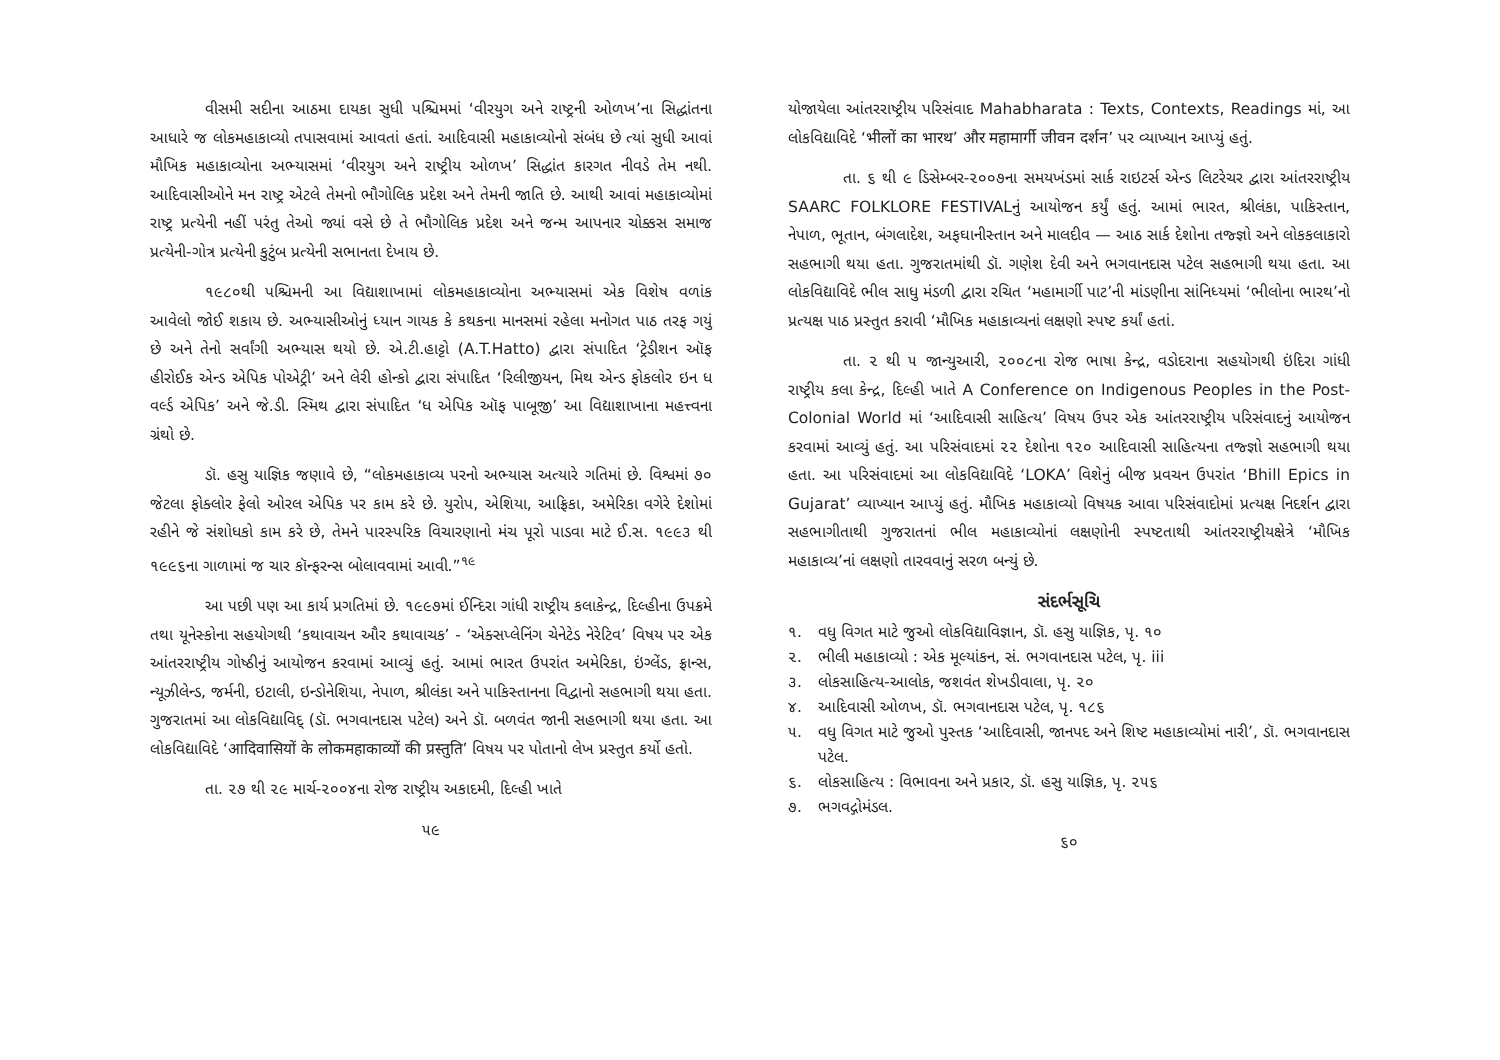વીસમી સદીના આઠમા દાયકા સુધી પશ્ચિમમાં ‘વીરયુગ અને રાષ્ટ્રની ઓળખ’ના સિદ્ધાંતના આધારે જ લોકમહાકાવ્યો તપાસવામાં આવતાં હતાં. આદિવાસી મહાકાવ્યોનો સંબંધ છે ત્યાં સુધી આવાં મૌખિક મહાકાવ્યોના અભ્યાસમાં ‘વીરયુગ અને રાષ્ટ્રીય ઓળખ’ સિદ્ધાંત કારગત નીવડે તેમ નથી. આદિવાસીઓને મન રાષ્ટ્ર એટલે તેમનો ભૌગોલિક પ્રદેશ અને તેમની જાતિ છે. આથી આવાં મહાકાવ્યોમાં રાષ્ટ્ર પ્રત્યેની નહીં પરંતુ તેઓ જ્યાં વસે છે તે ભૌગોલિક પ્રદેશ અને જન્મ આપનાર ચોક્કસ સમાજ પ્રત્યેની-ગોત્ર પ્રત્યેની કુટુંબ પ્રત્યેની સભાનતા દેખાય છે.
૧૯૮૦થી પશ્ચિમની આ વિદ્યાશાખામાં લોકમહાકાવ્યોના અભ્યાસમાં એક વિશેષ વળાંક આવેલો જોઈ શકાય છે. અભ્યાસીઓનું ધ્યાન ગાયક કે કથકના માનસમાં રહેલા મનોગત પાઠ તરફ ગયું છે અને તેનો સર્વાંગી અભ્યાસ થયો છે. એ.ટી.હાટ્ટો (A.T.Hatto) દ્વારા સંપાદિત ‘ટ્રેડીશન ઑફ હીરોઈક એન્ડ એપિક પોએટ્રી’ અને લેરી હોન્કો દ્વારા સંપાદિત ‘રિલીજીયન, મિથ એન્ડ ફોકલોર ઇન ધ વર્લ્ડ એપિક’ અને જે.ડી. સ્મિથ દ્વારા સંપાદિત ‘ધ એપિક ઑફ પાબૂજી’ આ વિદ્યાશાખાના મહત્ત્વના ગ્રંથો છે.
ડૉ. હસુ યાજ્ઞિક જણાવે છે, “લોકમહાકાવ્ય પરનો અભ્યાસ અત્યારે ગતિમાં છે. વિશ્વમાં ૭૦ જેટલા ફોક્લોર ફેલો ઓરલ એપિક પર કામ કરે છે. યુરોપ, એશિયા, આફ્રિકા, અમેરિકા વગેરે દેશોમાં રહીને જે સંશોધકો કામ કરે છે, તેમને પારસ્પરિક વિચારણાનો મંચ પૂરો પાડવા માટે ઈ.સ. ૧૯૯૩ થી ૧૯૯૬ના ગાળામાં જ ચાર કૉન્ફરન્સ બોલાવવામાં આવી.”<sup>૧૯</sup>
આ પછી પણ આ કાર્ય પ્રગતિમાં છે. ૧૯૯૭માં ઈન્દિરા ગાંધી રાષ્ટ્રીય કલાકેન્દ્ર, દિલ્હીના ઉપક્રમે તથા યૂનેસ્કોના સહયોગથી ‘કથાવાચન ઔર કથાવાચક’ - ‘એક્સપ્લેનિંગ ચેનેટેડ નેરેટિવ’ વિષય પર એક આંતરરાષ્ટ્રીય ગોષ્ઠીનું આયોજન કરવામાં આવ્યું હતું. આમાં ભારત ઉપરાંત અમેરિકા, ઇંગ્લેંડ, ફ્રાન્સ, ન્યૂઝીલેન્ડ, જર્મની, ઇટાલી, ઇન્ડોનેશિયા, નેપાળ, શ્રીલંકા અને પાકિસ્તાનના વિદ્વાનો સહભાગી થયા હતા. ગુજરાતમાં આ લોકવિદ્યાવિદ્ (ડૉ. ભગવાનદાસ પટેલ) અને ડૉ. બળવંત જાની સહભાગી થયા હતા. આ લોકવિદ્યાવિદે ‘आदिवासियों के लोकमहाकाव्यों की प्रस्तुति’ વિષય પર પોતાનો લેખ પ્રસ્તુત કર્યો હતો.
તા. ૨૭ થી ૨૯ માર્ચ-૨૦૦૪ના રોજ રાષ્ટ્રીય અકાદમી, દિલ્હી ખાતે
૫૯
યોજાયેલા આંતરરાષ્ટ્રીય પરિસંવાદ Mahabharata : Texts, Contexts, Readings માં, આ લોકવિદ્યાવિદે ‘भीलों का भारथ’ और महामार्गी जीवन दर्शन’ પર વ્યાખ્યાન આપ્યું હતું.
તા. ૬ થી ૯ ડિસેમ્બર-૨૦૦૭ના સમયખંડમાં સાર્ક રાઇટર્સ એન્ડ લિટરેચર દ્વારા આંતરરાષ્ટ્રીય SAARC FOLKLORE FESTIVALનું આયોજન કર્યું હતું. આમાં ભારત, શ્રીલંકા, પાકિસ્તાન, નેપાળ, ભૂતાન, બંગલાદેશ, અફઘાનીસ્તાન અને માલદીવ — આઠ સાર્ક દેશોના તજ્જ્ઞો અને લોકકલાકારો સહભાગી થયા હતા. ગુજરાતમાંથી ડૉ. ગણેશ દેવી અને ભગવાનદાસ પટેલ સહભાગી થયા હતા. આ લોકવિદ્યાવિદે ભીલ સાધુ મંડળી દ્વારા રચિત ‘મહામાર્ગી પાટ’ની માંડણીના સાંનિધ્યમાં ‘ભીલોના ભારથ’નો પ્રત્યક્ષ પાઠ પ્રસ્તુત કરાવી ‘મૌખિક મહાકાવ્યનાં લક્ષણો સ્પષ્ટ કર્યાં હતાં.
તા. ૨ થી ૫ જાન્યુઆરી, ૨૦૦૮ના રોજ ભાષા કેન્દ્ર, વડોદરાના સહયોગથી ઇંદિરા ગાંધી રાષ્ટ્રીય કલા કેન્દ્ર, દિલ્હી ખાતે A Conference on Indigenous Peoples in the Post-Colonial World માં ‘આદિવાસી સાહિત્ય’ વિષય ઉપર એક આંતરરાષ્ટ્રીય પરિસંવાદનું આયોજન કરવામાં આવ્યું હતું. આ પરિસંવાદમાં ૨૨ દેશોના ૧૨૦ આદિવાસી સાહિત્યના તજ્જ્ઞો સહભાગી થયા હતા. આ પરિસંવાદમાં આ લોકવિદ્યાવિદે ‘LOKA’ વિશેનું બીજ પ્રવચન ઉપરાંત ‘Bhill Epics in Gujarat’ વ્યાખ્યાન આપ્યું હતું. મૌખિક મહાકાવ્યો વિષયક આવા પરિસંવાદોમાં પ્રત્યક્ષ નિદર્શન દ્વારા સહભાગીતાથી ગુજરાતનાં ભીલ મહાકાવ્યોનાં લક્ષણોની સ્પષ્ટતાથી આંતરરાષ્ટ્રીયક્ષેત્રે ‘મૌખિક મહાકાવ્ય’નાં લક્ષણો તારવવાનું સરળ બન્યું છે.
સંદર્ભસૂચિ
૧. વધુ વિગત માટે જુઓ લોકવિદ્યાવિજ્ઞાન, ડૉ. હસુ યાજ્ઞિક, પૃ. ૧૦
૨. ભીલી મહાકાવ્યો : એક મૂલ્યાંકન, સં. ભગવાનદાસ પટેલ, પૃ. iii
૩. લોકસાહિત્ય-આલોક, જશવંત શેખડીવાલા, પૃ. ૨૦
૪. આદિવાસી ઓળખ, ડૉ. ભગવાનદાસ પટેલ, પૃ. ૧૮૬
૫. વધુ વિગત માટે જુઓ પુસ્તક ‘આદિવાસી, જાનપદ અને શિષ્ટ મહાકાવ્યોમાં નારી’, ડૉ. ભગવાનદાસ પટેલ.
૬. લોકસાહિત્ય : વિભાવના અને પ્રકાર, ડૉ. હસુ યાજ્ઞિક, પૃ. ૨૫૬
૭. ભગવદ્ગોમંડલ.
૬૦